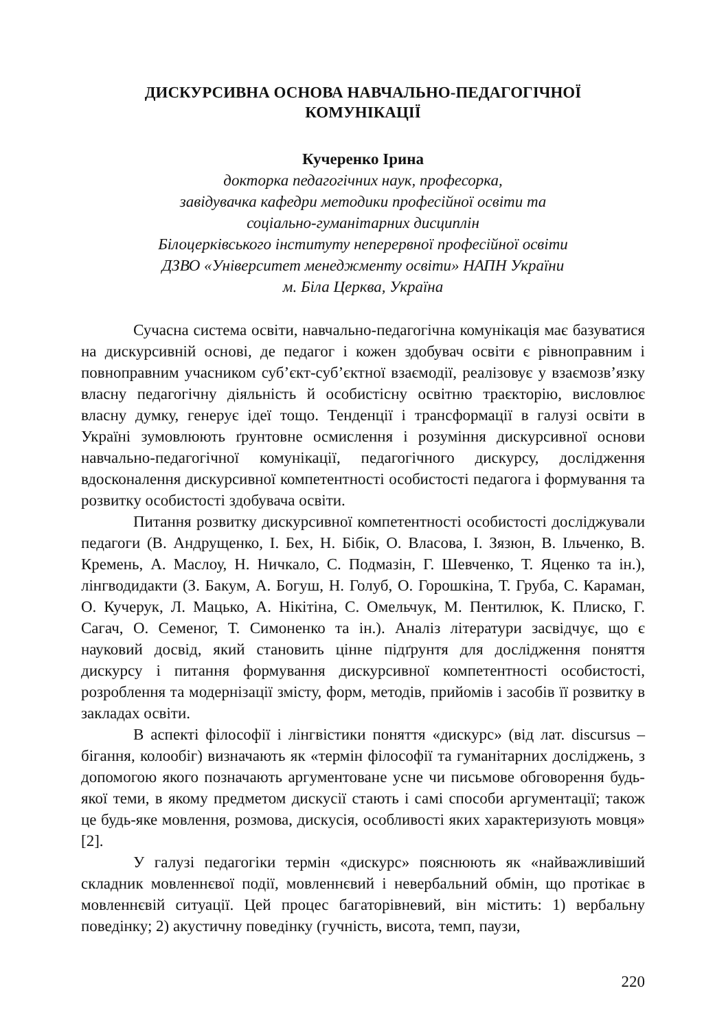ДИСКУРСИВНА ОСНОВА НАВЧАЛЬНО-ПЕДАГОГІЧНОЇ
КОМУНІКАЦІЇ
Кучеренко Ірина
докторка педагогічних наук, професорка,
завідувачка кафедри методики професійної освіти та
соціально-гуманітарних дисциплін
Білоцерківського інституту неперервної професійної освіти
ДЗВО «Університет менеджменту освіти» НАПН України
м. Біла Церква, Україна
Сучасна система освіти, навчально-педагогічна комунікація має базуватися на дискурсивній основі, де педагог і кожен здобувач освіти є рівноправним і повноправним учасником суб’єкт-суб’єктної взаємодії, реалізовує у взаємозв’язку власну педагогічну діяльність й особистісну освітню траєкторію, висловлює власну думку, генерує ідеї тощо. Тенденції і трансформації в галузі освіти в Україні зумовлюють ґрунтовне осмислення і розуміння дискурсивної основи навчально-педагогічної комунікації, педагогічного дискурсу, дослідження вдосконалення дискурсивної компетентності особистості педагога і формування та розвитку особистості здобувача освіти.
Питання розвитку дискурсивної компетентності особистості досліджували педагоги (В. Андрущенко, І. Бех, Н. Бібік, О. Власова, І. Зязюн, В. Ільченко, В. Кремень, А. Маслоу, Н. Ничкало, С. Подмазін, Г. Шевченко, Т. Яценко та ін.), лінгводидакти (З. Бакум, А. Богуш, Н. Голуб, О. Горошкіна, Т. Груба, С. Караман, О. Кучерук, Л. Мацько, А. Нікітіна, С. Омельчук, М. Пентилюк, К. Плиско, Г. Сагач, О. Семеног, Т. Симоненко та ін.). Аналіз літератури засвідчує, що є науковий досвід, який становить цінне підґрунтя для дослідження поняття дискурсу і питання формування дискурсивної компетентності особистості, розроблення та модернізації змісту, форм, методів, прийомів і засобів її розвитку в закладах освіти.
В аспекті філософії і лінгвістики поняття «дискурс» (від лат. discursus – бігання, колообіг) визначають як «термін філософії та гуманітарних досліджень, з допомогою якого позначають аргументоване усне чи письмове обговорення будь-якої теми, в якому предметом дискусії стають і самі способи аргументації; також це будь-яке мовлення, розмова, дискусія, особливості яких характеризують мовця» [2].
У галузі педагогіки термін «дискурс» пояснюють як «найважливіший складник мовленнєвої події, мовленнєвий і невербальний обмін, що протікає в мовленнєвій ситуації. Цей процес багаторівневий, він містить: 1) вербальну поведінку; 2) акустичну поведінку (гучність, висота, темп, паузи,
220